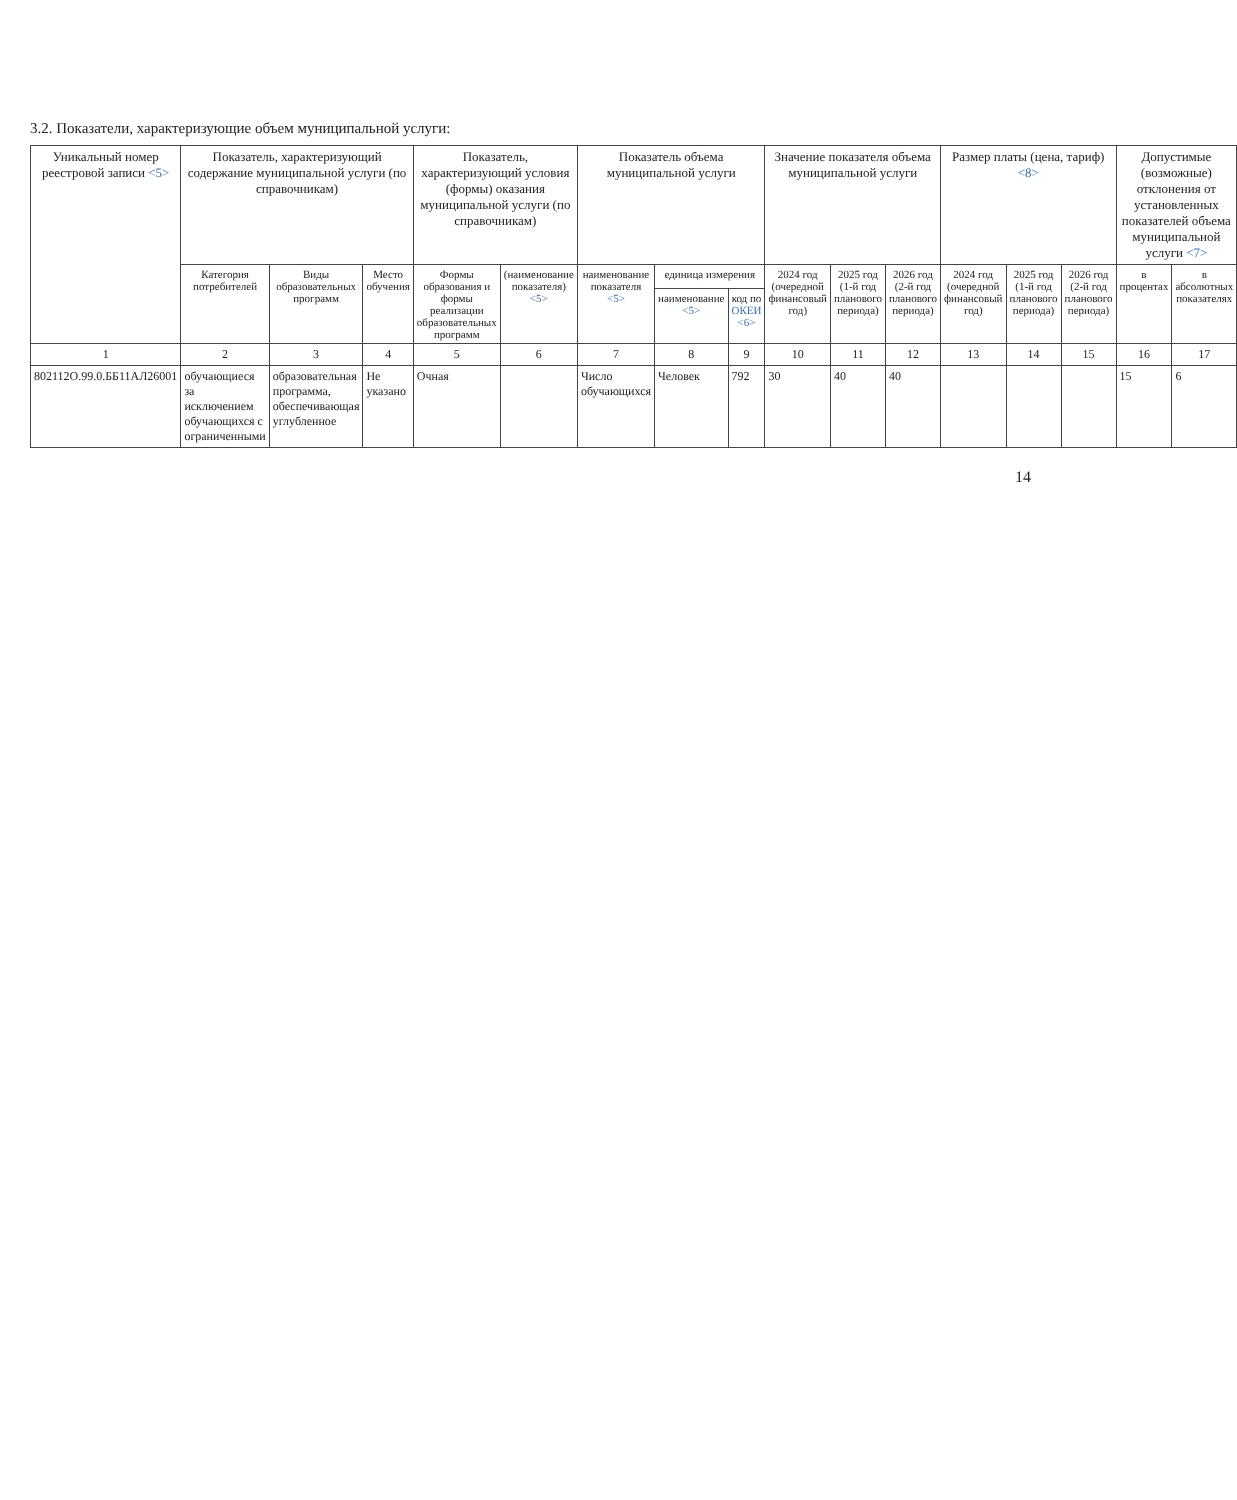3.2. Показатели, характеризующие объем муниципальной услуги:
| Уникальный номер реестровой записи <5> | Показатель, характеризующий содержание муниципальной услуги (по справочникам) | | | Показатель, характеризующий условия (формы) оказания муниципальной услуги (по справочникам) | | Показатель объема муниципальной услуги | | | Значение показателя объема муниципальной услуги | | | Размер платы (цена, тариф) <8> | | | Допустимые (возможные) отклонения от установленных показателей объема муниципальной услуги <7> | |
| --- | --- | --- | --- | --- | --- | --- | --- | --- | --- | --- | --- | --- | --- | --- | --- | --- |
| | Категория потребителей | Виды образовательных программ | Место обучения | Формы образования и формы реализации образовательных программ | (наименование показателя) <5> | наименование показателя <5> | единица измерения | | 2024 год (очередной финансовый год) | 2025 год (1-й год планового периода) | 2026 год (2-й год планового периода) | 2024 год (очередной финансовый год) | 2025 год (1-й год планового периода) | 2026 год (2-й год планового периода) | в процентах | в абсолютных показателях |
| | | | | | | | наименование <5> | код по ОКЕИ <6> | | | | | | | | |
| 1 | 2 | 3 | 4 | 5 | 6 | 7 | 8 | 9 | 10 | 11 | 12 | 13 | 14 | 15 | 16 | 17 |
| 802112О.99.0.ББ11АЛ26001 | обучающиеся за исключением обучающихся с ограниченными | образовательная программа, обеспечивающая углубленное | Не указано | Очная | | Число обучающихся | Человек | 792 | 30 | 40 | 40 | | | | 15 | 6 |
14